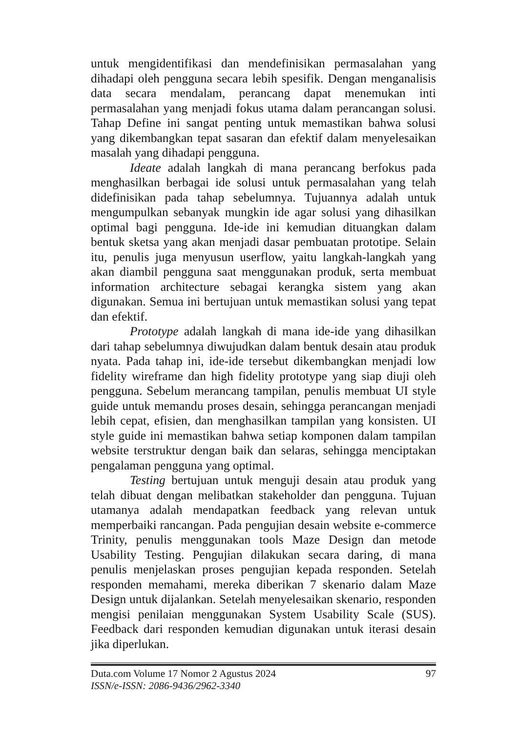untuk mengidentifikasi dan mendefinisikan permasalahan yang dihadapi oleh pengguna secara lebih spesifik. Dengan menganalisis data secara mendalam, perancang dapat menemukan inti permasalahan yang menjadi fokus utama dalam perancangan solusi. Tahap Define ini sangat penting untuk memastikan bahwa solusi yang dikembangkan tepat sasaran dan efektif dalam menyelesaikan masalah yang dihadapi pengguna.
Ideate adalah langkah di mana perancang berfokus pada menghasilkan berbagai ide solusi untuk permasalahan yang telah didefinisikan pada tahap sebelumnya. Tujuannya adalah untuk mengumpulkan sebanyak mungkin ide agar solusi yang dihasilkan optimal bagi pengguna. Ide-ide ini kemudian dituangkan dalam bentuk sketsa yang akan menjadi dasar pembuatan prototipe. Selain itu, penulis juga menyusun userflow, yaitu langkah-langkah yang akan diambil pengguna saat menggunakan produk, serta membuat information architecture sebagai kerangka sistem yang akan digunakan. Semua ini bertujuan untuk memastikan solusi yang tepat dan efektif.
Prototype adalah langkah di mana ide-ide yang dihasilkan dari tahap sebelumnya diwujudkan dalam bentuk desain atau produk nyata. Pada tahap ini, ide-ide tersebut dikembangkan menjadi low fidelity wireframe dan high fidelity prototype yang siap diuji oleh pengguna. Sebelum merancang tampilan, penulis membuat UI style guide untuk memandu proses desain, sehingga perancangan menjadi lebih cepat, efisien, dan menghasilkan tampilan yang konsisten. UI style guide ini memastikan bahwa setiap komponen dalam tampilan website terstruktur dengan baik dan selaras, sehingga menciptakan pengalaman pengguna yang optimal.
Testing bertujuan untuk menguji desain atau produk yang telah dibuat dengan melibatkan stakeholder dan pengguna. Tujuan utamanya adalah mendapatkan feedback yang relevan untuk memperbaiki rancangan. Pada pengujian desain website e-commerce Trinity, penulis menggunakan tools Maze Design dan metode Usability Testing. Pengujian dilakukan secara daring, di mana penulis menjelaskan proses pengujian kepada responden. Setelah responden memahami, mereka diberikan 7 skenario dalam Maze Design untuk dijalankan. Setelah menyelesaikan skenario, responden mengisi penilaian menggunakan System Usability Scale (SUS). Feedback dari responden kemudian digunakan untuk iterasi desain jika diperlukan.
Duta.com Volume 17 Nomor 2 Agustus 2024 97
ISSN/e-ISSN: 2086-9436/2962-3340